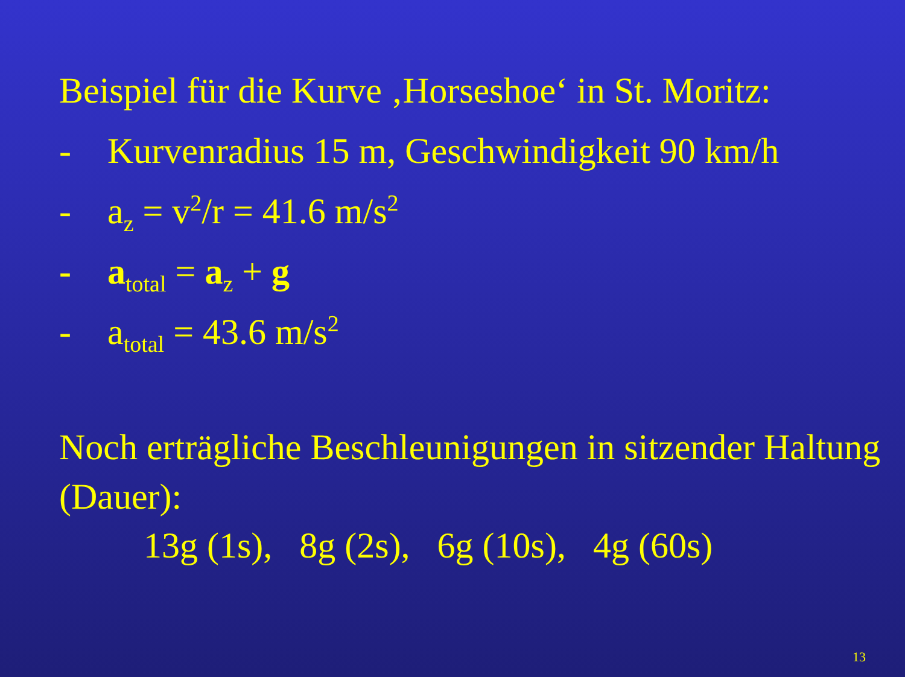Beispiel für die Kurve ‚Horseshoe‘ in St. Moritz:
- Kurvenradius 15 m, Geschwindigkeit 90 km/h
- a<sub>z</sub> = v<sup>2</sup>/r = 41.6 m/s<sup>2</sup>
- a<sub>total</sub> = a<sub>z</sub> + g
- a<sub>total</sub> = 43.6 m/s<sup>2</sup>
Noch erträgliche Beschleunigungen in sitzender Haltung (Dauer):
13g (1s), 8g (2s), 6g (10s), 4g (60s)
13